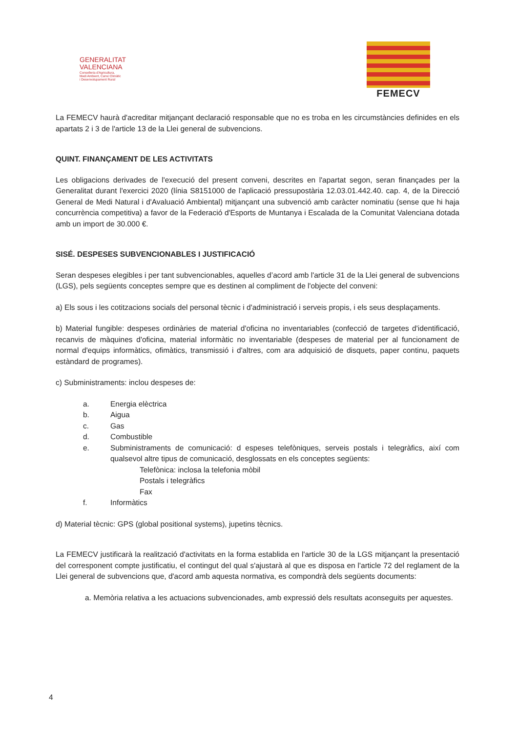GENERALITAT
VALENCIANA
Conselleria d'Agricultura,
Medi Ambient, Canvi Climàtic
i Desenvolupament Rural
FEMECV
La FEMECV haurà d'acreditar mitjançant declaració responsable que no es troba en les circumstàncies definides en els apartats 2 i 3 de l'article 13 de la Llei general de subvencions.
QUINT. FINANÇAMENT DE LES ACTIVITATS
Les obligacions derivades de l'execució del present conveni, descrites en l'apartat segon, seran finançades per la Generalitat durant l'exercici 2020 (línia S8151000 de l'aplicació pressupostària 12.03.01.442.40. cap. 4, de la Direcció General de Medi Natural i d'Avaluació Ambiental) mitjançant una subvenció amb caràcter nominatiu (sense que hi haja concurrència competitiva) a favor de la Federació d'Esports de Muntanya i Escalada de la Comunitat Valenciana dotada amb un import de 30.000 €.
SISÉ. DESPESES SUBVENCIONABLES I JUSTIFICACIÓ
Seran despeses elegibles i per tant subvencionables, aquelles d’acord amb l'article 31 de la Llei general de subvencions (LGS), pels següents conceptes sempre que es destinen al compliment de l'objecte del conveni:
a) Els sous i les cotitzacions socials del personal tècnic i d'administració i serveis propis, i els seus desplaçaments.
b) Material fungible: despeses ordinàries de material d'oficina no inventariables (confecció de targetes d'identificació, recanvis de màquines d'oficina, material informàtic no inventariable (despeses de material per al funcionament de normal d'equips informàtics, ofimàtics, transmissió i d'altres, com ara adquisició de disquets, paper continu, paquets estàndard de programes).
c) Subministraments: inclou despeses de:
a. Energia elèctrica
b. Aigua
c. Gas
d. Combustible
e. Subministraments de comunicació: d espeses telefòniques, serveis postals i telegràfics, així com qualsevol altre tipus de comunicació, desglossats en els conceptes següents:
Telefònica: inclosa la telefonia mòbil
Postals i telegràfics
Fax
f. Informàtics
d) Material tècnic: GPS (global positional systems), jupetins tècnics.
La FEMECV justificarà la realització d'activitats en la forma establida en l'article 30 de la LGS mitjançant la presentació del corresponent compte justificatiu, el contingut del qual s'ajustarà al que es disposa en l'article 72 del reglament de la Llei general de subvencions que, d'acord amb aquesta normativa, es compondrà dels següents documents:
a. Memòria relativa a les actuacions subvencionades, amb expressió dels resultats aconseguits per aquestes.
4